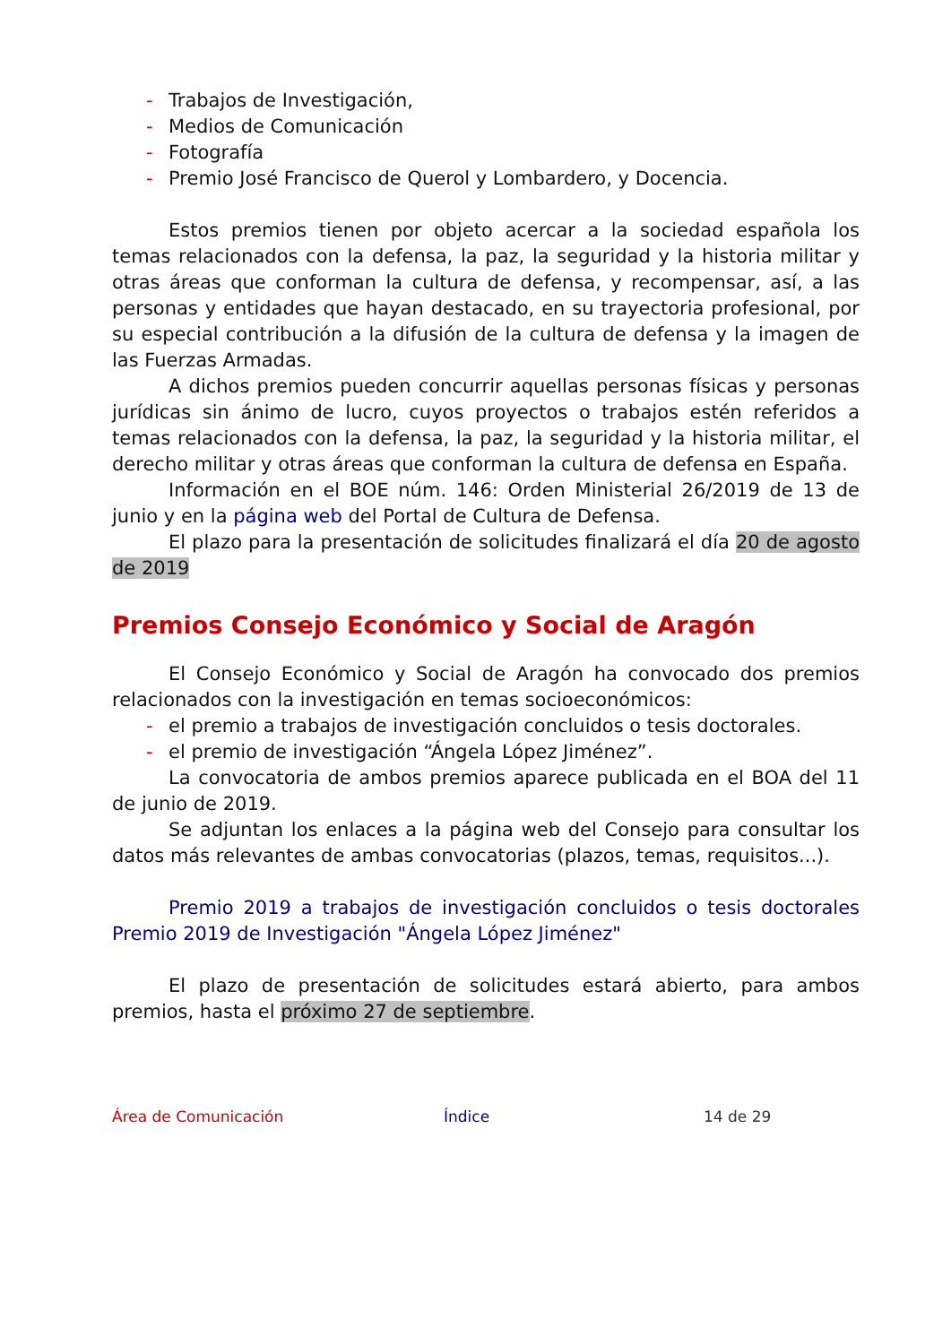- Trabajos de Investigación,
- Medios de Comunicación
- Fotografía
- Premio José Francisco de Querol y Lombardero, y Docencia.
Estos premios tienen por objeto acercar a la sociedad española los temas relacionados con la defensa, la paz, la seguridad y la historia militar y otras áreas que conforman la cultura de defensa, y recompensar, así, a las personas y entidades que hayan destacado, en su trayectoria profesional, por su especial contribución a la difusión de la cultura de defensa y la imagen de las Fuerzas Armadas.
A dichos premios pueden concurrir aquellas personas físicas y personas jurídicas sin ánimo de lucro, cuyos proyectos o trabajos estén referidos a temas relacionados con la defensa, la paz, la seguridad y la historia militar, el derecho militar y otras áreas que conforman la cultura de defensa en España.
Información en el BOE núm. 146: Orden Ministerial 26/2019 de 13 de junio y en la página web del Portal de Cultura de Defensa.
El plazo para la presentación de solicitudes finalizará el día 20 de agosto de 2019
Premios Consejo Económico y Social de Aragón
El Consejo Económico y Social de Aragón ha convocado dos premios relacionados con la investigación en temas socioeconómicos:
- el premio a trabajos de investigación concluidos o tesis doctorales.
- el premio de investigación “Ángela López Jiménez”.
La convocatoria de ambos premios aparece publicada en el BOA del 11 de junio de 2019.
Se adjuntan los enlaces a la página web del Consejo para consultar los datos más relevantes de ambas convocatorias (plazos, temas, requisitos...).
Premio 2019 a trabajos de investigación concluidos o tesis doctorales Premio 2019 de Investigación "Ángela López Jiménez"
El plazo de presentación de solicitudes estará abierto, para ambos premios, hasta el próximo 27 de septiembre.
Área de Comunicación Índice 14 de 29